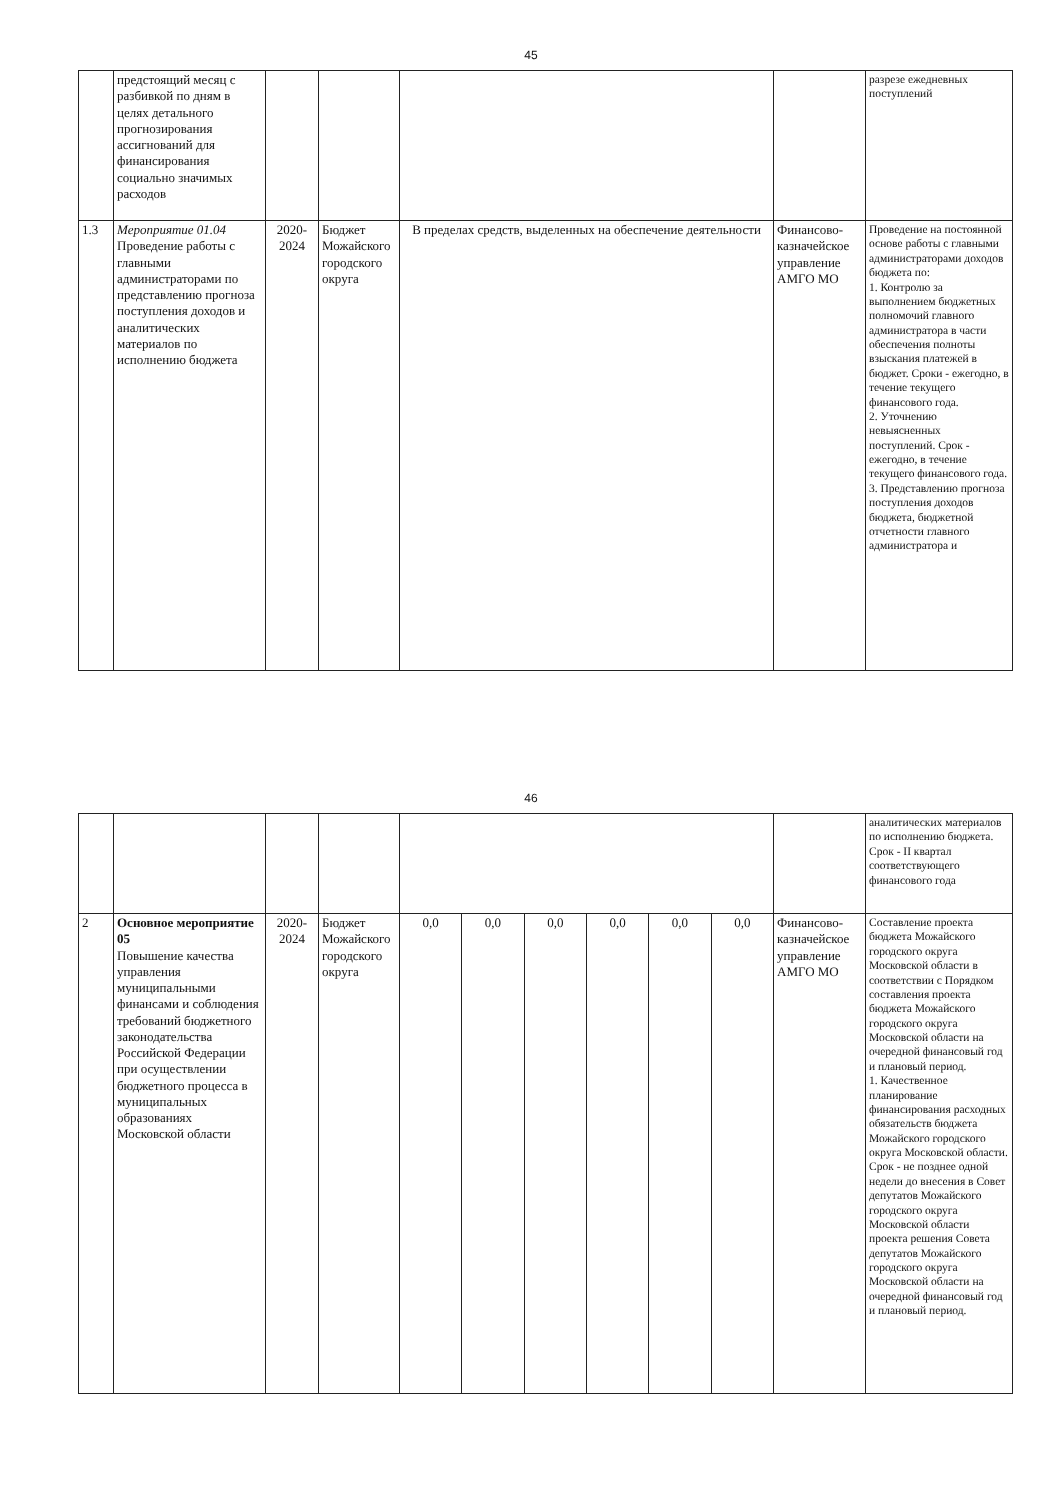45
| | предстоящий месяц с разбивкой по дням в целях детального прогнозирования ассигнований для финансирования социально значимых расходов | | | | | разрезе ежедневных поступлений |
| 1.3 | Мероприятие 01.04 Проведение работы с главными администраторами по представлению прогноза поступления доходов и аналитических материалов по исполнению бюджета | 2020- 2024 | Бюджет Можайского городского округа | В пределах средств, выделенных на обеспечение деятельности | Финансово-казначейское управление АМГО МО | Проведение на постоянной основе работы с главными администраторами доходов бюджета по: 1. Контролю за выполнением бюджетных полномочий главного администратора в части обеспечения полноты взыскания платежей в бюджет. Сроки - ежегодно, в течение текущего финансового года. 2. Уточнению невыясненных поступлений. Срок - ежегодно, в течение текущего финансового года. 3. Представлению прогноза поступления доходов бюджета, бюджетной отчетности главного администратора и |
46
| | | | | | | | | | | | аналитических материалов по исполнению бюджета. Срок - II квартал соответствующего финансового года |
| 2 | Основное мероприятие 05 Повышение качества управления муниципальными финансами и соблюдения требований бюджетного законодательства Российской Федерации при осуществлении бюджетного процесса в муниципальных образованиях Московской области | 2020- 2024 | Бюджет Можайского городского округа | 0,0 | 0,0 | 0,0 | 0,0 | 0,0 | 0,0 | Финансово-казначейское управление АМГО МО | Составление проекта бюджета Можайского городского округа Московской области в соответствии с Порядком составления проекта бюджета Можайского городского округа Московской области на очередной финансовый год и плановый период. 1. Качественное планирование финансирования расходных обязательств бюджета Можайского городского округа Московской области. Срок - не позднее одной недели до внесения в Совет депутатов Можайского городского округа Московской области проекта решения Совета депутатов Можайского городского округа Московской области на очередной финансовый год и плановый период. |